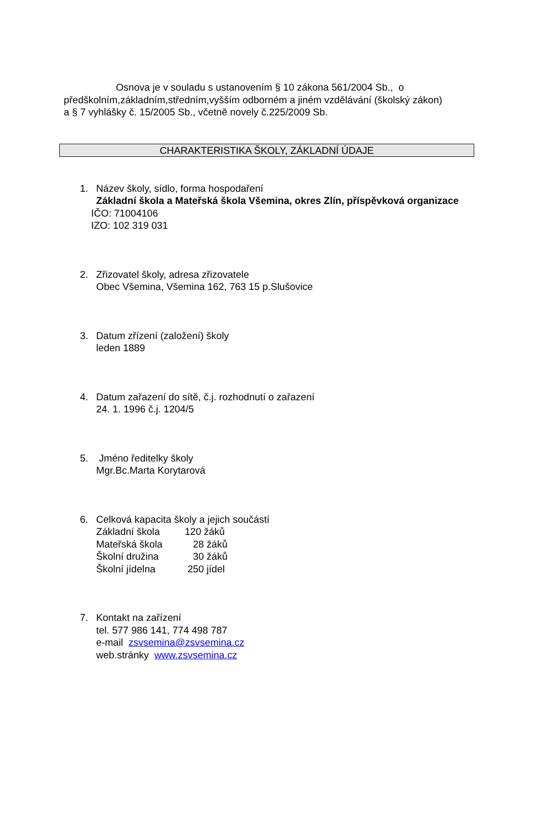Osnova je v souladu s ustanovením § 10 zákona 561/2004 Sb., o předškolním,základním,středním,vyšším odborném a jiném vzdělávání (školský zákon) a § 7 vyhlášky č. 15/2005 Sb., včetně novely č.225/2009 Sb.
CHARAKTERISTIKA ŠKOLY, ZÁKLADNÍ ÚDAJE
1. Název školy, sídlo, forma hospodaření
Základní škola a Mateřská škola Všemina, okres Zlín, příspěvková organizace
IČO: 71004106
IZO: 102 319 031
2. Zřizovatel školy, adresa zřizovatele
Obec Všemina, Všemina 162, 763 15 p.Slušovice
3. Datum zřízení (založení) školy
leden 1889
4. Datum zařazení do sítě, č.j. rozhodnutí o zařazení
24. 1. 1996 č.j. 1204/5
5. Jméno ředitelky školy
Mgr.Bc.Marta Korytarová
6. Celková kapacita školy a jejich součástí
| Základní škola | 120 žáků |
| Mateřská škola | 28 žáků |
| Školní družina | 30 žáků |
| Školní jídelna | 250 jídel |
7. Kontakt na zařízení
tel. 577 986 141, 774 498 787
e-mail zsvsemina@zsvsemina.cz
web.stránky www.zsvsemina.cz